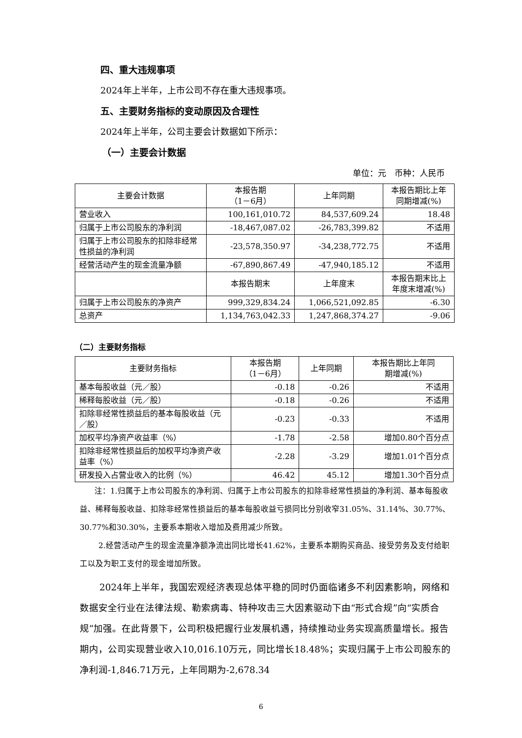四、重大违规事项
2024年上半年，上市公司不存在重大违规事项。
五、主要财务指标的变动原因及合理性
2024年上半年，公司主要会计数据如下所示：
（一）主要会计数据
单位：元　币种：人民币
| 主要会计数据 | 本报告期 （1－6月） | 上年同期 | 本报告期比上年 同期增减(%) |
| --- | --- | --- | --- |
| 营业收入 | 100,161,010.72 | 84,537,609.24 | 18.48 |
| 归属于上市公司股东的净利润 | -18,467,087.02 | -26,783,399.82 | 不适用 |
| 归属于上市公司股东的扣除非经常性损益的净利润 | -23,578,350.97 | -34,238,772.75 | 不适用 |
| 经营活动产生的现金流量净额 | -67,890,867.49 | -47,940,185.12 | 不适用 |
| | 本报告期末 | 上年度末 | 本报告期末比上 年度末增减(%) |
| 归属于上市公司股东的净资产 | 999,329,834.24 | 1,066,521,092.85 | -6.30 |
| 总资产 | 1,134,763,042.33 | 1,247,868,374.27 | -9.06 |
（二）主要财务指标
| 主要财务指标 | 本报告期 （1－6月） | 上年同期 | 本报告期比上年同 期增减(%) |
| --- | --- | --- | --- |
| 基本每股收益（元／股） | -0.18 | -0.26 | 不适用 |
| 稀释每股收益（元／股） | -0.18 | -0.26 | 不适用 |
| 扣除非经常性损益后的基本每股收益（元／股） | -0.23 | -0.33 | 不适用 |
| 加权平均净资产收益率（%） | -1.78 | -2.58 | 增加0.80个百分点 |
| 扣除非经常性损益后的加权平均净资产收益率（%） | -2.28 | -3.29 | 增加1.01个百分点 |
| 研发投入占营业收入的比例（%） | 46.42 | 45.12 | 增加1.30个百分点 |
注：1.归属于上市公司股东的净利润、归属于上市公司股东的扣除非经常性损益的净利润、基本每股收益、稀释每股收益、扣除非经常性损益后的基本每股收益亏损同比分别收窄31.05%、31.14%、30.77%、30.77%和30.30%，主要系本期收入增加及费用减少所致。
2.经营活动产生的现金流量净额净流出同比增长41.62%，主要系本期购买商品、接受劳务及支付给职工以及为职工支付的现金增加所致。
2024年上半年，我国宏观经济表现总体平稳的同时仍面临诸多不利因素影响，网络和数据安全行业在法律法规、勒索病毒、特种攻击三大因素驱动下由“形式合规”向“实质合规”加强。在此背景下，公司积极把握行业发展机遇，持续推动业务实现高质量增长。报告期内，公司实现营业收入10,016.10万元，同比增长18.48%；实现归属于上市公司股东的净利润-1,846.71万元，上年同期为-2,678.34
6